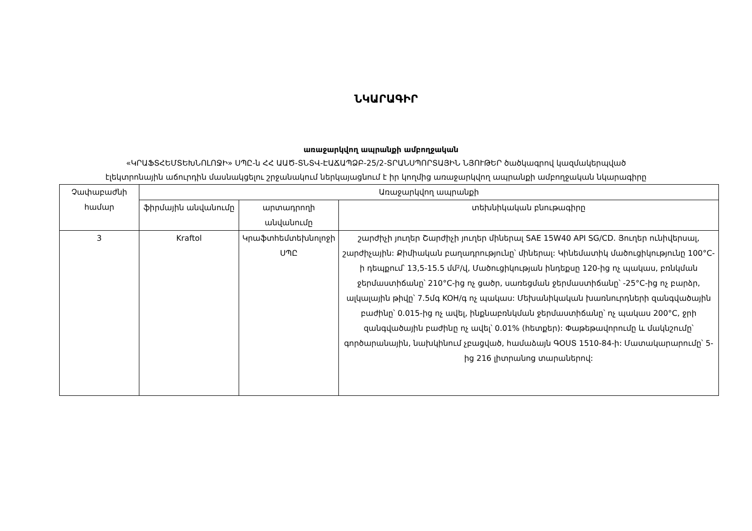ՆԿԱՐԱԳԻՐ
առաջարկվող ապրանքի ամբողջական
«ԿՐԱՖՏՀԵՄՏԵԽՆՈԼՈՋԻ» ՍՊԸ-ն ՀՀ ԱԱԾ-ՏՆՏՎ-ԷԱՃԱՊՁԲ-25/2-ՏՐԱՆՍՊՈՐՏԱՅԻՆ ՆՅՈՒԹԵՐ ծածկագրով կազմակերպված
էլեկտրոնային աճուրդին մասնակցելու շրջանակում ներկայացնում է իր կողմից առաջարկվող ապրանքի ամբողջական նկարագիրը
| Չափաբաժնի համար | Առաջարկվող ապրանքի | | |
| --- | --- | --- | --- |
| | ֆիրմային անվանումը | արտադրողի անվանումը | տեխնիկական բնութագիրը |
| 3 | Kraftol | Կրաֆտհեմտեխնոլոջի ՍՊԸ | շարժիչի յուղեր Շարժիչի յուղեր միներալ SAE 15W40 API SG/CD. Յուղեր ունիվերսալ, շարժիչային: Քիմիական բաղադրությունը՝ միներալ: Կինեմատիկ մածուցիկությունը 100°C-ի դեպքում՝ 13,5-15.5 մմ²/վ, Մածուցիկության ինդեքսը 120-ից ոչ պակաս, բռնկման ջերմաստիճանը՝ 210°C-ից ոչ ցածր, սառեցման ջերմաստիճանը՝ -25°C-ից ոչ բարձր, ալկալային թիվը՝ 7.5մգ KOH/գ ոչ պակաս: Մեխանիկական խառնուրդների զանգվածային բաժինը՝ 0.015-ից ոչ ավել, ինքնաբռնկման ջերմաստիճանը՝ ոչ պակաս 200°C, ջրի զանգվածային բաժինը ոչ ավել՝ 0.01% (հետքեր): Փաթեթավորումը և մակնշումը՝ գործարանային, նախկինում չբացված, համաձայն ԳՕՍՏ 1510-84-ի: Մատակարարումը՝ 5-ից 216 լիտրանոց տարաներով: |